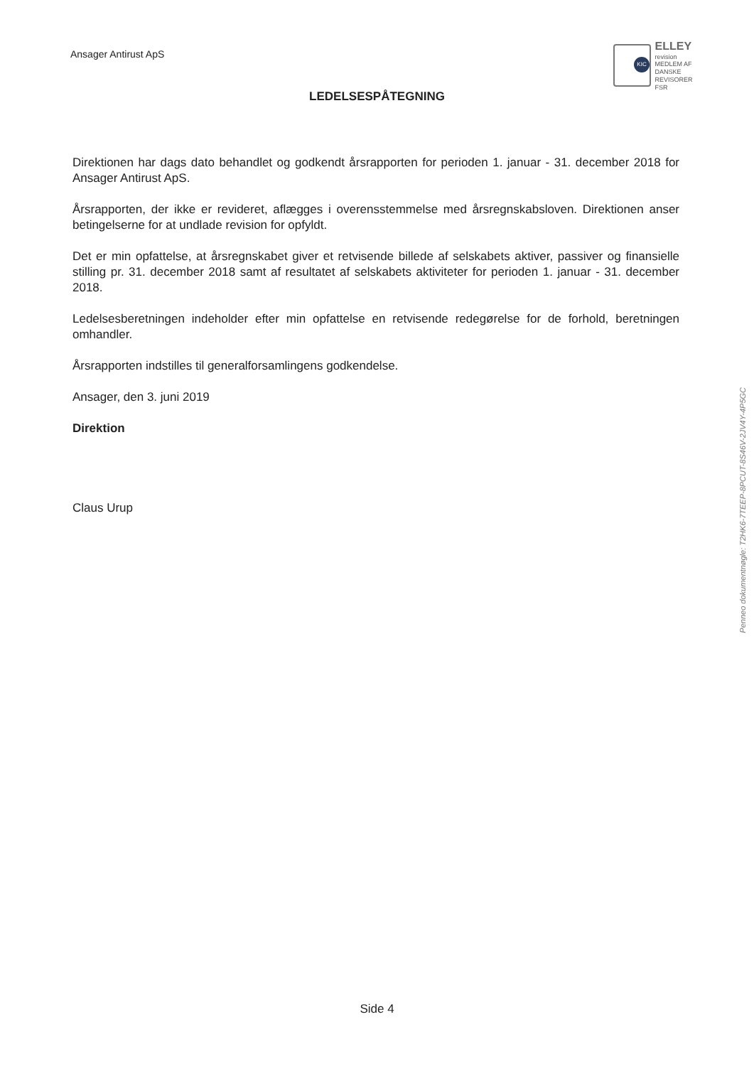Ansager Antirust ApS
KIC
ELLEY
revision
MEDLEM AF DANSKE REVISORER
FSR
LEDELSESPÅTEGNING
Direktionen har dags dato behandlet og godkendt årsrapporten for perioden 1. januar - 31. december 2018 for Ansager Antirust ApS.
Årsrapporten, der ikke er revideret, aflægges i overensstemmelse med årsregnskabsloven. Direktionen anser betingelserne for at undlade revision for opfyldt.
Det er min opfattelse, at årsregnskabet giver et retvisende billede af selskabets aktiver, passiver og finansielle stilling pr. 31. december 2018 samt af resultatet af selskabets aktiviteter for perioden 1. januar - 31. december 2018.
Ledelsesberetningen indeholder efter min opfattelse en retvisende redegørelse for de forhold, beretningen omhandler.
Årsrapporten indstilles til generalforsamlingens godkendelse.
Ansager, den 3. juni 2019
Direktion
Claus Urup
Penneo dokumentnøgle: T2HK6-7TEEP-8PCUT-8S46V-2JV4Y-4P5GC
Side 4